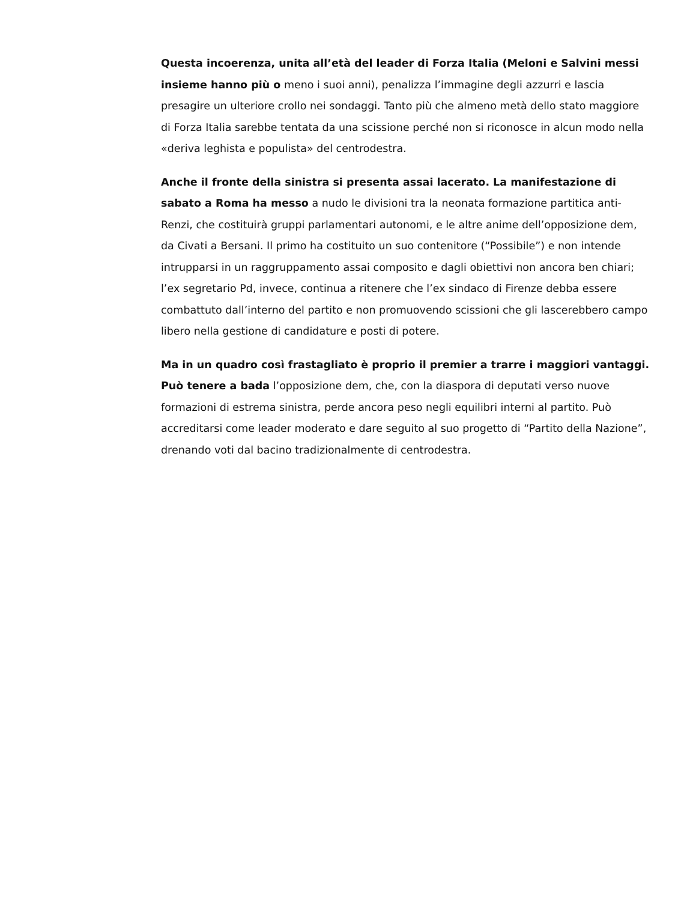Questa incoerenza, unita all’età del leader di Forza Italia (Meloni e Salvini messi insieme hanno più o meno i suoi anni), penalizza l’immagine degli azzurri e lascia presagire un ulteriore crollo nei sondaggi. Tanto più che almeno metà dello stato maggiore di Forza Italia sarebbe tentata da una scissione perché non si riconosce in alcun modo nella «deriva leghista e populista» del centrodestra.
Anche il fronte della sinistra si presenta assai lacerato. La manifestazione di sabato a Roma ha messo a nudo le divisioni tra la neonata formazione partitica anti-Renzi, che costituirà gruppi parlamentari autonomi, e le altre anime dell’opposizione dem, da Civati a Bersani. Il primo ha costituito un suo contenitore (“Possibile”) e non intende intrupparsi in un raggruppamento assai composito e dagli obiettivi non ancora ben chiari; l’ex segretario Pd, invece, continua a ritenere che l’ex sindaco di Firenze debba essere combattuto dall’interno del partito e non promuovendo scissioni che gli lascerebbero campo libero nella gestione di candidature e posti di potere.
Ma in un quadro così frastagliato è proprio il premier a trarre i maggiori vantaggi. Può tenere a bada l’opposizione dem, che, con la diaspora di deputati verso nuove formazioni di estrema sinistra, perde ancora peso negli equilibri interni al partito. Può accreditarsi come leader moderato e dare seguito al suo progetto di “Partito della Nazione”, drenando voti dal bacino tradizionalmente di centrodestra.